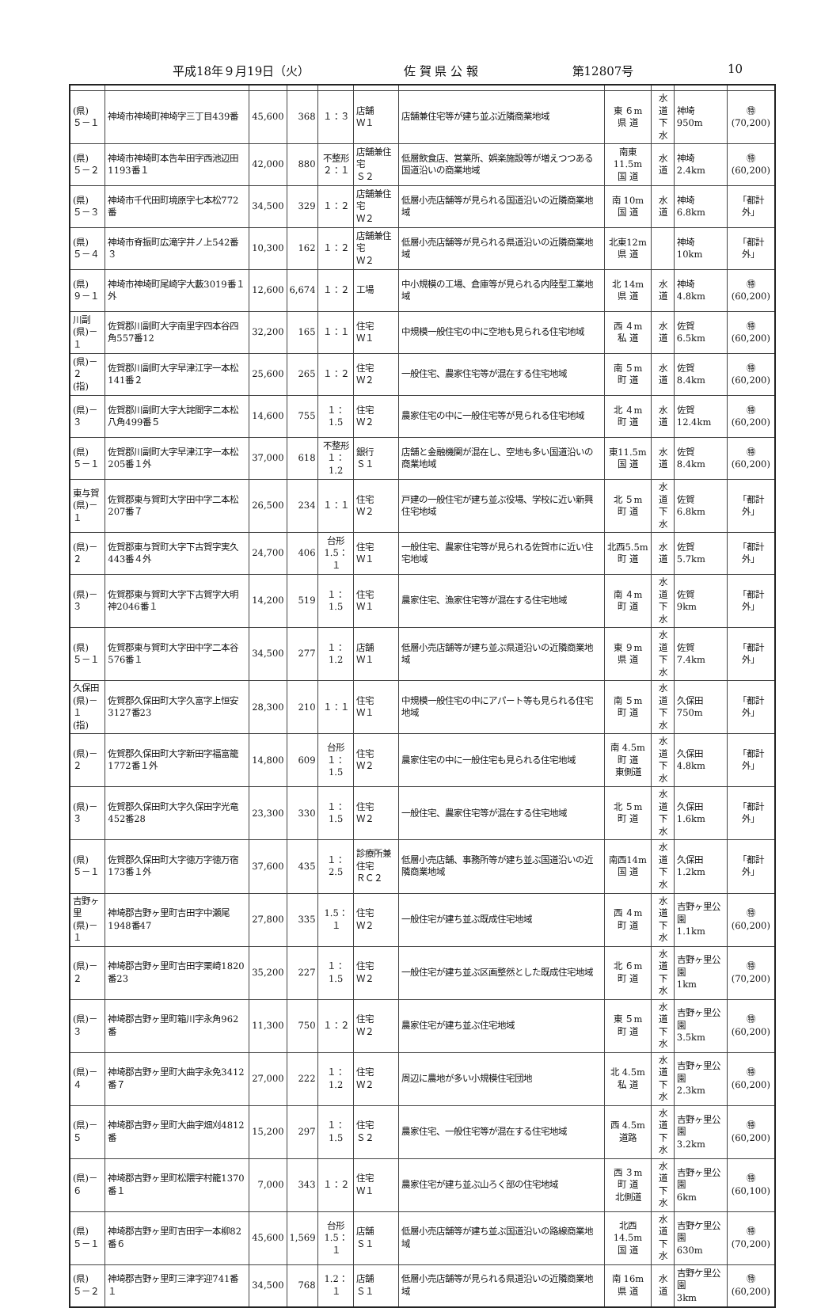平成18年９月19日（火） 佐 賀 県 公 報 第12807号 10
| (県) ５－１ | 神埼市神埼町神埼字三丁目439番 | 45,600 | 368 | １：３ | 店舗 Ｗ１ | 店舗兼住宅等が建ち並ぶ近隣商業地域 | 東 ６m 県 道 | 水 道 下 水 | 神埼 950m | ㊕ (70,200) |
| (県) ５－２ | 神埼市神埼町本告牟田字西池辺田1193番１ | 42,000 | 880 | 不整形 ２：１ | 店舗兼住宅 Ｓ２ | 低層飲食店、営業所、娯楽施設等が増えつつある国道沿いの商業地域 | 南東11.5m 国 道 | 水 道 | 神埼 2.4km | ㊕ (60,200) |
| (県) ５－３ | 神埼市千代田町境原字七本松772番 | 34,500 | 329 | １：２ | 店舗兼住宅 Ｗ２ | 低層小売店舗等が見られる国道沿いの近隣商業地域 | 南 10m 国 道 | 水 道 | 神埼 6.8km | 「都計外」 |
| (県) ５－４ | 神埼市脊振町広滝字井ノ上542番３ | 10,300 | 162 | １：２ | 店舗兼住宅 Ｗ２ | 低層小売店舗等が見られる県道沿いの近隣商業地域 | 北東12m 県 道 | | 神埼 10km | 「都計外」 |
| (県) ９－１ | 神埼市神埼町尾崎字大藪3019番１外 | 12,600 | 6,674 | １：２ | 工場 | 中小規模の工場、倉庫等が見られる内陸型工業地域 | 北 14m 県 道 | 水 道 | 神埼 4.8km | ㊕ (60,200) |
| 川副 (県)－１ | 佐賀郡川副町大字南里字四本谷四角557番12 | 32,200 | 165 | １：１ | 住宅 Ｗ１ | 中規模一般住宅の中に空地も見られる住宅地域 | 西 ４m 私 道 | 水 道 | 佐賀 6.5km | ㊕ (60,200) |
| (県)－２ (指) | 佐賀郡川副町大字早津江字一本松141番２ | 25,600 | 265 | １：２ | 住宅 Ｗ２ | 一般住宅、農家住宅等が混在する住宅地域 | 南 ５m 町 道 | 水 道 | 佐賀 8.4km | ㊕ (60,200) |
| (県)－３ | 佐賀郡川副町大字大詫間字二本松八角499番５ | 14,600 | 755 | １：1.5 | 住宅 Ｗ２ | 農家住宅の中に一般住宅等が見られる住宅地域 | 北 ４m 町 道 | 水 道 | 佐賀 12.4km | ㊕ (60,200) |
| (県) ５－１ | 佐賀郡川副町大字早津江字一本松205番１外 | 37,000 | 618 | 不整形 １：1.2 | 銀行 Ｓ１ | 店舗と金融機関が混在し、空地も多い国道沿いの商業地域 | 東11.5m 国 道 | 水 道 | 佐賀 8.4km | ㊕ (60,200) |
| 東与賀 (県)－１ | 佐賀郡東与賀町大字田中字二本松207番７ | 26,500 | 234 | １：１ | 住宅 Ｗ２ | 戸建の一般住宅が建ち並ぶ役場、学校に近い新興住宅地域 | 北 ５m 町 道 | 水 道 下 水 | 佐賀 6.8km | 「都計外」 |
| (県)－２ | 佐賀郡東与賀町大字下古賀字実久443番４外 | 24,700 | 406 | 台形 1.5：１ | 住宅 Ｗ１ | 一般住宅、農家住宅等が見られる佐賀市に近い住宅地域 | 北西5.5m 町 道 | 水 道 | 佐賀 5.7km | 「都計外」 |
| (県)－３ | 佐賀郡東与賀町大字下古賀字大明神2046番１ | 14,200 | 519 | １：1.5 | 住宅 Ｗ１ | 農家住宅、漁家住宅等が混在する住宅地域 | 南 ４m 町 道 | 水 道 下 水 | 佐賀 9km | 「都計外」 |
| (県) ５－１ | 佐賀郡東与賀町大字田中字二本谷576番１ | 34,500 | 277 | １：1.2 | 店舗 Ｗ１ | 低層小売店舗等が建ち並ぶ県道沿いの近隣商業地域 | 東 ９m 県 道 | 水 道 下 水 | 佐賀 7.4km | 「都計外」 |
| 久保田 (県)－１ (指) | 佐賀郡久保田町大字久富字上恒安3127番23 | 28,300 | 210 | １：１ | 住宅 Ｗ１ | 中規模一般住宅の中にアパート等も見られる住宅地域 | 南 ５m 町 道 | 水 道 下 水 | 久保田 750m | 「都計外」 |
| (県)－２ | 佐賀郡久保田町大字新田字福富籠1772番１外 | 14,800 | 609 | 台形 １：1.5 | 住宅 Ｗ２ | 農家住宅の中に一般住宅も見られる住宅地域 | 南 4.5m 町 道 東側道 | 水 道 下 水 | 久保田 4.8km | 「都計外」 |
| (県)－３ | 佐賀郡久保田町大字久保田字光竜452番28 | 23,300 | 330 | １：1.5 | 住宅 Ｗ２ | 一般住宅、農家住宅等が混在する住宅地域 | 北 ５m 町 道 | 水 道 下 水 | 久保田 1.6km | 「都計外」 |
| (県) ５－１ | 佐賀郡久保田町大字徳万字徳万宿173番１外 | 37,600 | 435 | １：2.5 | 診療所兼住宅 ＲＣ２ | 低層小売店舗、事務所等が建ち並ぶ国道沿いの近隣商業地域 | 南西14m 国 道 | 水 道 下 水 | 久保田 1.2km | 「都計外」 |
| 吉野ヶ里 (県)－１ | 神埼郡吉野ヶ里町吉田字中瀬尾1948番47 | 27,800 | 335 | 1.5：１ | 住宅 Ｗ２ | 一般住宅が建ち並ぶ既成住宅地域 | 西 ４m 町 道 | 水 道 下 水 | 吉野ヶ里公園 1.1km | ㊕ (60,200) |
| (県)－２ | 神埼郡吉野ヶ里町吉田字栗崎1820番23 | 35,200 | 227 | １：1.5 | 住宅 Ｗ２ | 一般住宅が建ち並ぶ区画整然とした既成住宅地域 | 北 ６m 町 道 | 水 道 下 水 | 吉野ヶ里公園 1km | ㊕ (70,200) |
| (県)－３ | 神埼郡吉野ヶ里町箱川字永角962番 | 11,300 | 750 | １：２ | 住宅 Ｗ２ | 農家住宅が建ち並ぶ住宅地域 | 東 ５m 町 道 | 水 道 下 水 | 吉野ヶ里公園 3.5km | ㊕ (60,200) |
| (県)－４ | 神埼郡吉野ヶ里町大曲字永免3412番７ | 27,000 | 222 | １：1.2 | 住宅 Ｗ２ | 周辺に農地が多い小規模住宅団地 | 北 4.5m 私 道 | 水 道 下 水 | 吉野ヶ里公園 2.3km | ㊕ (60,200) |
| (県)－５ | 神埼郡吉野ヶ里町大曲字畑刈4812番 | 15,200 | 297 | １：1.5 | 住宅 Ｓ２ | 農家住宅、一般住宅等が混在する住宅地域 | 西 4.5m 道路 | 水 道 下 水 | 吉野ヶ里公園 3.2km | ㊕ (60,200) |
| (県)－６ | 神埼郡吉野ヶ里町松隈字村籠1370番１ | 7,000 | 343 | １：２ | 住宅 Ｗ１ | 農家住宅が建ち並ぶ山ろく部の住宅地域 | 西 ３m 町 道 北側道 | 水 道 下 水 | 吉野ヶ里公園 6km | ㊕ (60,100) |
| (県) ５－１ | 神埼郡吉野ヶ里町吉田字一本柳82番６ | 45,600 | 1,569 | 台形 1.5：１ | 店舗 Ｓ１ | 低層小売店舗等が建ち並ぶ国道沿いの路線商業地域 | 北西14.5m 国 道 | 水 道 下 水 | 吉野ケ里公園 630m | ㊕ (70,200) |
| (県) ５－２ | 神埼郡吉野ヶ里町三津字迎741番１ | 34,500 | 768 | 1.2：１ | 店舗 Ｓ１ | 低層小売店舗等が見られる県道沿いの近隣商業地域 | 南 16m 県 道 | 水 道 | 吉野ケ里公園 3km | ㊕ (60,200) |